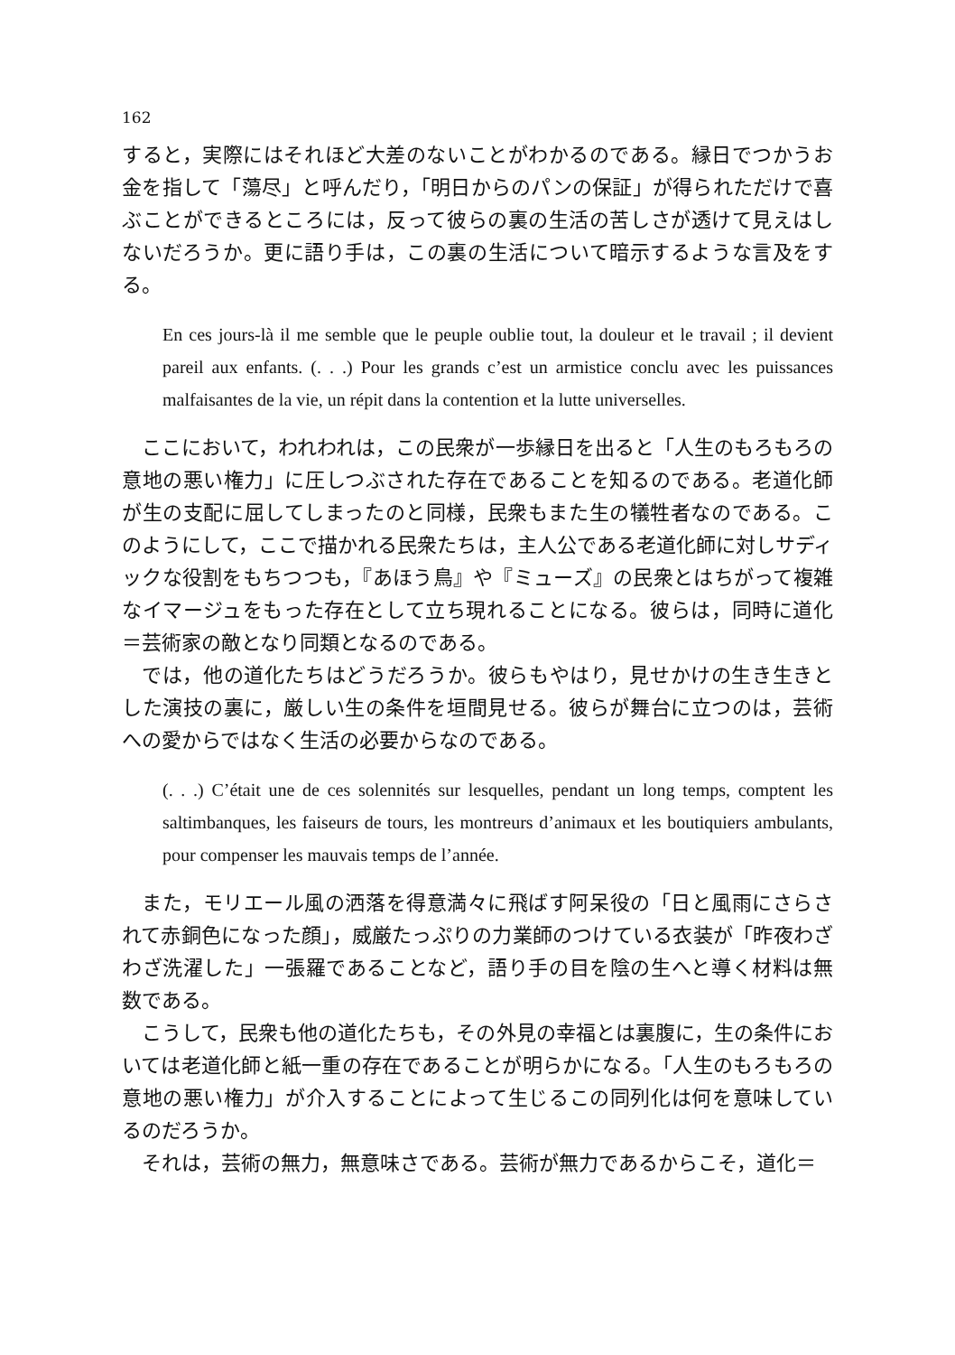162
すると，実際にはそれほど大差のないことがわかるのである。縁日でつかうお金を指して「蕩尽」と呼んだり，「明日からのパンの保証」が得られただけで喜ぶことができるところには，反って彼らの裏の生活の苦しさが透けて見えはしないだろうか。更に語り手は，この裏の生活について暗示するような言及をする。
En ces jours-là il me semble que le peuple oublie tout, la douleur et le travail ; il devient pareil aux enfants. (. . .) Pour les grands c’est un armistice conclu avec les puissances malfaisantes de la vie, un répit dans la contention et la lutte universelles.
ここにおいて，われわれは，この民衆が一歩縁日を出ると「人生のもろもろの意地の悪い権力」に圧しつぶされた存在であることを知るのである。老道化師が生の支配に屈してしまったのと同様，民衆もまた生の犠牲者なのである。このようにして，ここで描かれる民衆たちは，主人公である老道化師に対しサディックな役割をもちつつも，『あほう鳥』や『ミューズ』の民衆とはちがって複雑なイマージュをもった存在として立ち現れることになる。彼らは，同時に道化＝芸術家の敵となり同類となるのである。
では，他の道化たちはどうだろうか。彼らもやはり，見せかけの生き生きとした演技の裏に，厳しい生の条件を垣間見せる。彼らが舞台に立つのは，芸術への愛からではなく生活の必要からなのである。
(. . .) C’était une de ces solennités sur lesquelles, pendant un long temps, comptent les saltimbanques, les faiseurs de tours, les montreurs d’animaux et les boutiquiers ambulants, pour compenser les mauvais temps de l’année.
また，モリエール風の洒落を得意満々に飛ばす阿呆役の「日と風雨にさらされて赤銅色になった顔」，威厳たっぷりの力業師のつけている衣装が「昨夜わざわざ洗濯した」一張羅であることなど，語り手の目を陰の生へと導く材料は無数である。
こうして，民衆も他の道化たちも，その外見の幸福とは裏腹に，生の条件においては老道化師と紙一重の存在であることが明らかになる。「人生のもろもろの意地の悪い権力」が介入することによって生じるこの同列化は何を意味しているのだろうか。
それは，芸術の無力，無意味さである。芸術が無力であるからこそ，道化＝